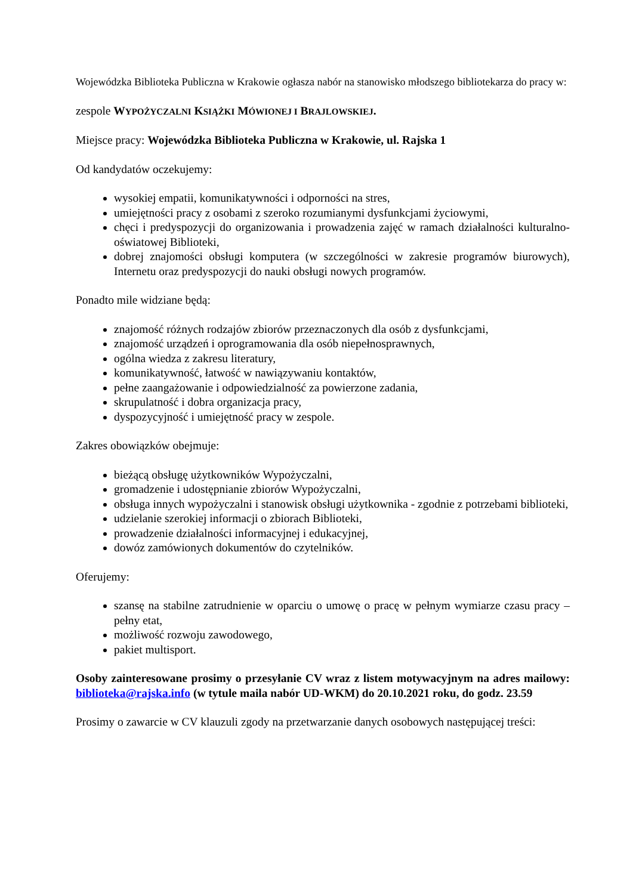Wojewódzka Biblioteka Publiczna w Krakowie ogłasza nabór na stanowisko młodszego bibliotekarza do pracy w:
zespole WYPOŻYCZALNI KSIĄŻKI MÓWIONEJ I BRAJLOWSKIEJ.
Miejsce pracy: Wojewódzka Biblioteka Publiczna w Krakowie, ul. Rajska 1
Od kandydatów oczekujemy:
wysokiej empatii, komunikatywności i odporności na stres,
umiejętności pracy z osobami z szeroko rozumianymi dysfunkcjami życiowymi,
chęci i predyspozycji do organizowania i prowadzenia zajęć w ramach działalności kulturalno-oświatowej Biblioteki,
dobrej znajomości obsługi komputera (w szczególności w zakresie programów biurowych), Internetu oraz predyspozycji do nauki obsługi nowych programów.
Ponadto mile widziane będą:
znajomość różnych rodzajów zbiorów przeznaczonych dla osób z dysfunkcjami,
znajomość urządzeń i oprogramowania dla osób niepełnosprawnych,
ogólna wiedza z zakresu literatury,
komunikatywność, łatwość w nawiązywaniu kontaktów,
pełne zaangażowanie i odpowiedzialność za powierzone zadania,
skrupulatność i dobra organizacja pracy,
dyspozycyjność i umiejętność pracy w zespole.
Zakres obowiązków obejmuje:
bieżącą obsługę użytkowników Wypożyczalni,
gromadzenie i udostępnianie zbiorów Wypożyczalni,
obsługa innych wypożyczalni i stanowisk obsługi użytkownika - zgodnie z potrzebami biblioteki,
udzielanie szerokiej informacji o zbiorach Biblioteki,
prowadzenie działalności informacyjnej i edukacyjnej,
dowóz zamówionych dokumentów do czytelników.
Oferujemy:
szansę na stabilne zatrudnienie w oparciu o umowę o pracę w pełnym wymiarze czasu pracy – pełny etat,
możliwość rozwoju zawodowego,
pakiet multisport.
Osoby zainteresowane prosimy o przesyłanie CV wraz z listem motywacyjnym na adres mailowy: biblioteka@rajska.info (w tytule maila nabór UD-WKM) do 20.10.2021 roku, do godz. 23.59
Prosimy o zawarcie w CV klauzuli zgody na przetwarzanie danych osobowych następującej treści: